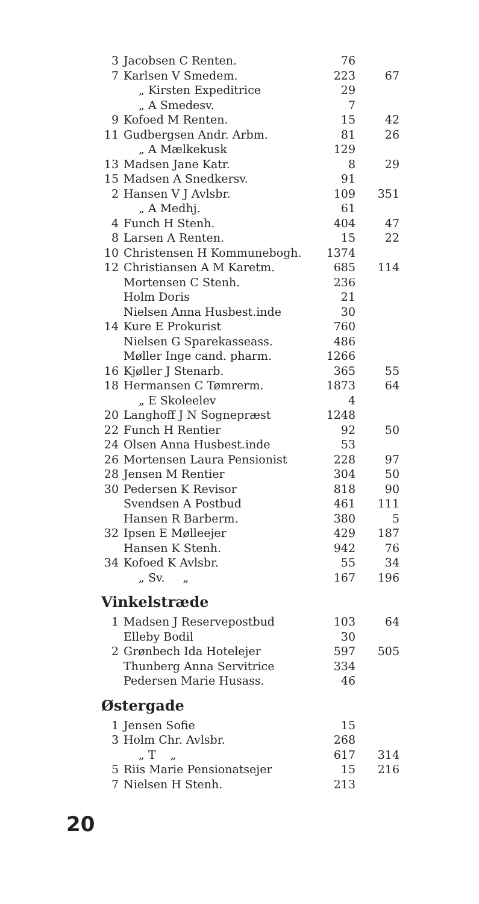| 3 | Jacobsen C Renten. | 76 | |
| 7 | Karlsen V Smedem. | 223 | 67 |
| | „ Kirsten Expeditrice | 29 | |
| | „ A Smedesv. | 7 | |
| 9 | Kofoed M Renten. | 15 | 42 |
| 11 | Gudbergsen Andr. Arbm. | 81 | 26 |
| | „ A Mælkekusk | 129 | |
| 13 | Madsen Jane Katr. | 8 | 29 |
| 15 | Madsen A Snedkersv. | 91 | |
| 2 | Hansen V J Avlsbr. | 109 | 351 |
| | „ A Medhj. | 61 | |
| 4 | Funch H Stenh. | 404 | 47 |
| 8 | Larsen A Renten. | 15 | 22 |
| 10 | Christensen H Kommunebogh. | 1374 | |
| 12 | Christiansen A M Karetm. | 685 | 114 |
| | Mortensen C Stenh. | 236 | |
| | Holm Doris | 21 | |
| | Nielsen Anna Husbest.inde | 30 | |
| 14 | Kure E Prokurist | 760 | |
| | Nielsen G Sparekasseass. | 486 | |
| | Møller Inge cand. pharm. | 1266 | |
| 16 | Kjøller J Stenarb. | 365 | 55 |
| 18 | Hermansen C Tømrerm. | 1873 | 64 |
| | „ E Skoleelev | 4 | |
| 20 | Langhoff J N Sognepræst | 1248 | |
| 22 | Funch H Rentier | 92 | 50 |
| 24 | Olsen Anna Husbest.inde | 53 | |
| 26 | Mortensen Laura Pensionist | 228 | 97 |
| 28 | Jensen M Rentier | 304 | 50 |
| 30 | Pedersen K Revisor | 818 | 90 |
| | Svendsen A Postbud | 461 | 111 |
| | Hansen R Barberm. | 380 | 5 |
| 32 | Ipsen E Mølleejer | 429 | 187 |
| | Hansen K Stenh. | 942 | 76 |
| 34 | Kofoed K Avlsbr. | 55 | 34 |
| | „ Sv. „ | 167 | 196 |
Vinkelstræde
| 1 | Madsen J Reservepostbud | 103 | 64 |
| | Elleby Bodil | 30 | |
| 2 | Grønbech Ida Hotelejer | 597 | 505 |
| | Thunberg Anna Servitrice | 334 | |
| | Pedersen Marie Husass. | 46 | |
Østergade
| 1 | Jensen Sofie | 15 | |
| 3 | Holm Chr. Avlsbr. | 268 | |
| | „ T „ | 617 | 314 |
| 5 | Riis Marie Pensionatsejer | 15 | 216 |
| 7 | Nielsen H Stenh. | 213 | |
20